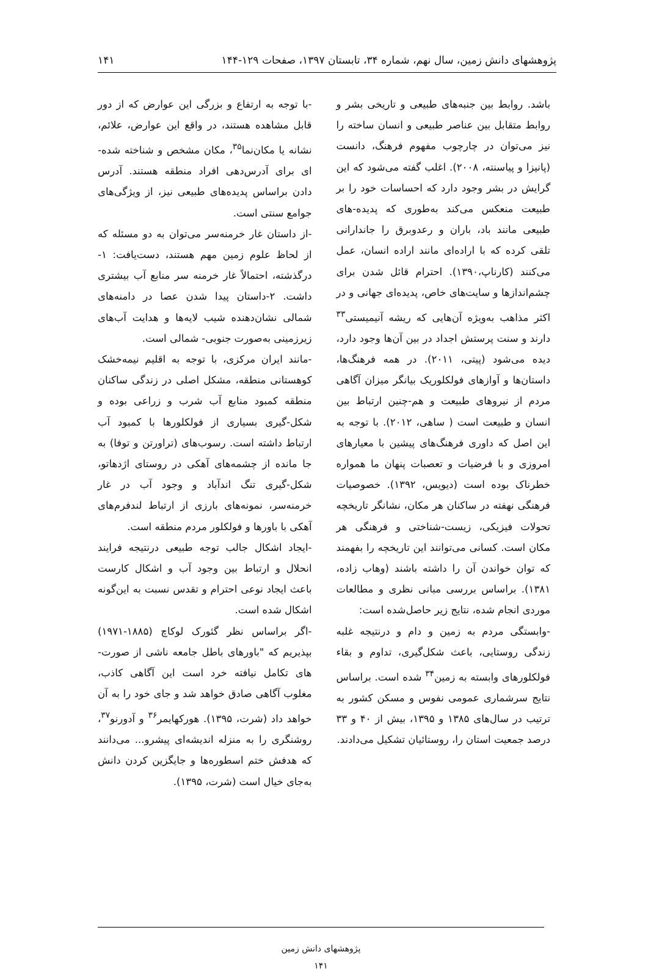پژوهشهای دانش زمین، سال نهم، شماره ۳۴، تابستان ۱۳۹۷، صفحات ۱۲۹-۱۴۴ ۱۴۱
باشد. روابط بین جنبه‌های طبیعی و تاریخی بشر و روابط متقابل بین عناصر طبیعی و انسان ساخته را نیز می‌توان در چارچوب مفهوم فرهنگ، دانست (پانیزا و پیاسنته، ۲۰۰۸). اغلب گفته می‌شود که این گرایش در بشر وجود دارد که احساسات خود را بر طبیعت منعکس می‌کند به‌طوری که پدیده-های طبیعی مانند باد، باران و رعدوبرق را جاندارانی تلقی کرده که با اراده‌ای مانند اراده انسان، عمل می‌کنند (کارناپ،۱۳۹۰). احترام قائل شدن برای چشم‌اندازها و سایت‌های خاص، پدیده‌ای جهانی و در اکثر مذاهب به‌ویژه آن‌هایی که ریشه آنیمیستی<sup>۳۳</sup> دارند و سنت پرستش اجداد در بین آن‌ها وجود دارد، دیده می‌شود (پیتی، ۲۰۱۱). در همه فرهنگ‌ها، داستان‌ها و آوازهای فولکلوریک بیانگر میزان آگاهی مردم از نیروهای طبیعت و هم-چنین ارتباط بین انسان و طبیعت است ( ساهی، ۲۰۱۲). با توجه به این اصل که داوری فرهنگ‌های پیشین با معیارهای امروزی و با فرضیات و تعصبات پنهان ما همواره خطرناک بوده است (دیویس، ۱۳۹۲). خصوصیات فرهنگی نهفته در ساکنان هر مکان، نشانگر تاریخچه تحولات فیزیکی، زیست-شناختی و فرهنگی هر مکان است. کسانی می‌توانند این تاریخچه را بفهمند که توان خواندن آن را داشته باشند (وهاب زاده، ۱۳۸۱). براساس بررسی مبانی نظری و مطالعات موردی انجام شده، نتایج زیر حاصل‌شده است:
-وابستگی مردم به زمین و دام و درنتیجه غلبه زندگی روستایی، باعث شکل‌گیری، تداوم و بقاء فولکلورهای وابسته به زمین<sup>۳۴</sup> شده است. براساس نتایج سرشماری عمومی نفوس و مسکن کشور به ترتیب در سال‌های ۱۳۸۵ و ۱۳۹۵، بیش از ۴۰ و ۳۳ درصد جمعیت استان را، روستائیان تشکیل می‌دادند.
-با توجه به ارتفاع و بزرگی این عوارض که از دور قابل مشاهده هستند، در واقع این عوارض، علائم، نشانه یا مکان‌نما<sup>۳۵</sup>، مکان مشخص و شناخته شده-ای برای آدرس‌دهی افراد منطقه هستند. آدرس دادن براساس پدیده‌های طبیعی نیز، از ویژگی‌های جوامع سنتی است.
-از داستان غار خرمنه‌سر می‌توان به دو مسئله که از لحاظ علوم زمین مهم هستند، دست‌یافت: ۱-درگذشته، احتمالاً غار خرمنه سر منابع آب بیشتری داشت. ۲-داستان پیدا شدن عصا در دامنه‌های شمالی نشان‌دهنده شیب لایه‌ها و هدایت آب‌های زیرزمینی به‌صورت جنوبی- شمالی است.
-مانند ایران مرکزی، با توجه به اقلیم نیمه‌خشک کوهستانی منطقه، مشکل اصلی در زندگی ساکنان منطقه کمبود منابع آب شرب و زراعی بوده و شکل-گیری بسیاری از فولکلورها با کمبود آب ارتباط داشته است. رسوب‌های (تراورتن و توفا) به جا مانده از چشمه‌های آهکی در روستای اژدهاتو، شکل-گیری تنگ اندآباد و وجود آب در غار خرمنه‌سر، نمونه‌های بارزی از ارتباط لندفرم‌های آهکی با باورها و فولکلور مردم منطقه است.
-ایجاد اشکال جالب توجه طبیعی درنتیجه فرایند انحلال و ارتباط بین وجود آب و اشکال کارست باعث ایجاد نوعی احترام و تقدس نسبت به این‌گونه اشکال شده است.
-اگر براساس نظر گئورک لوکاچ (۱۸۸۵-۱۹۷۱) بپذیریم که "باورهای باطل جامعه ناشی از صورت-های تکامل نیافته خرد است این آگاهی کاذب، مغلوب آگاهی صادق خواهد شد و جای خود را به آن خواهد داد (شرت، ۱۳۹۵). هورکهایمر<sup>۳۶</sup> و آدورنو<sup>۳۷</sup>، روشنگری را به منزله اندیشه‌ای پیشرو... می‌دانند که هدفش ختم اسطوره‌ها و جایگزین کردن دانش به‌جای خیال است (شرت، ۱۳۹۵).
پژوهشهای دانش زمین
۱۴۱